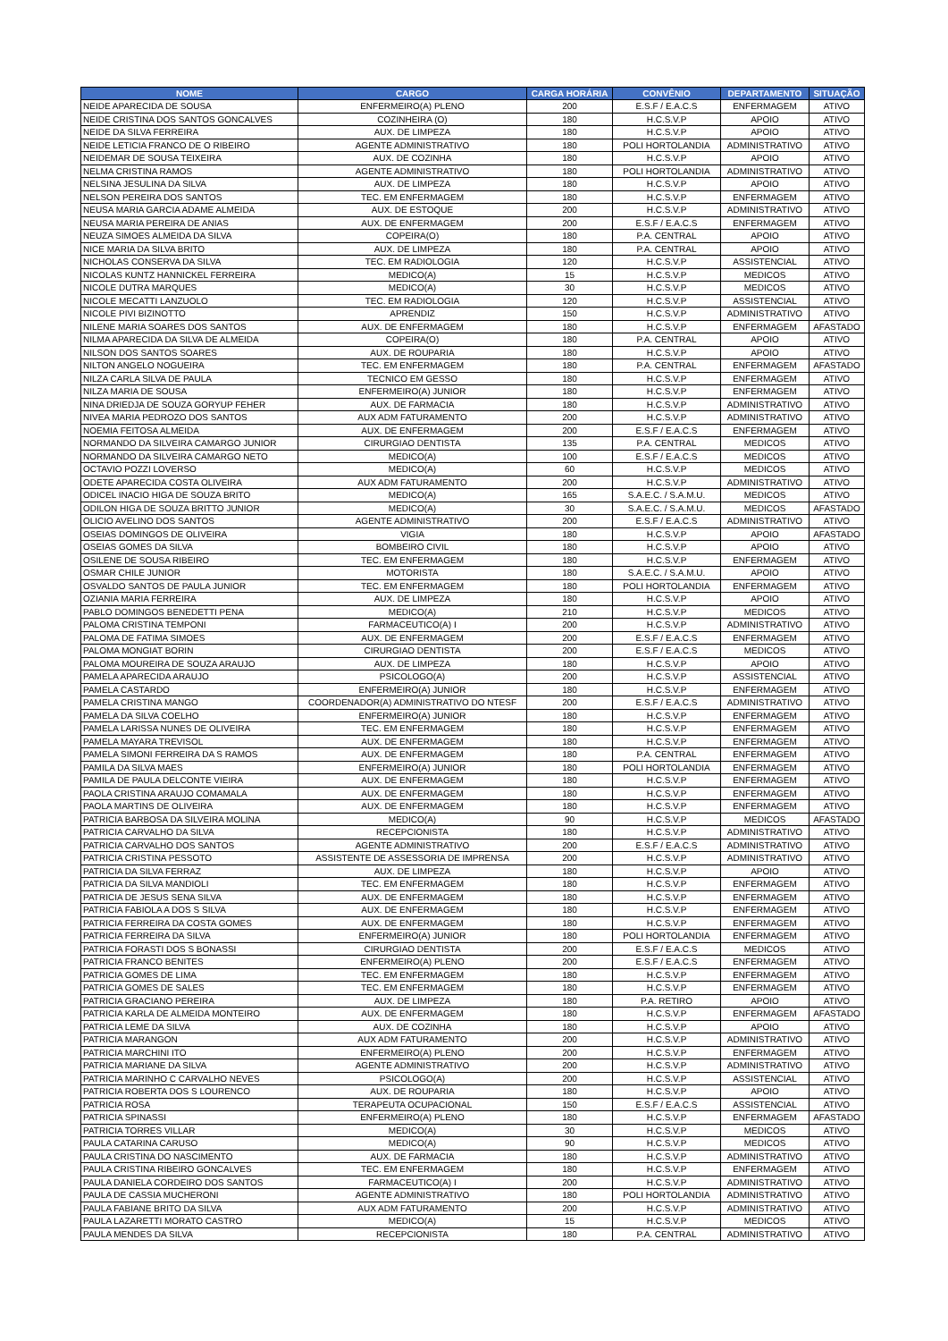| NOME | CARGO | CARGA HORÁRIA | CONVÊNIO | DEPARTAMENTO | SITUAÇÃO |
| --- | --- | --- | --- | --- | --- |
| NEIDE APARECIDA DE SOUSA | ENFERMEIRO(A) PLENO | 200 | E.S.F / E.A.C.S | ENFERMAGEM | ATIVO |
| NEIDE CRISTINA DOS SANTOS GONCALVES | COZINHEIRA (O) | 180 | H.C.S.V.P | APOIO | ATIVO |
| NEIDE DA SILVA FERREIRA | AUX. DE LIMPEZA | 180 | H.C.S.V.P | APOIO | ATIVO |
| NEIDE LETICIA FRANCO DE O RIBEIRO | AGENTE ADMINISTRATIVO | 180 | POLI HORTOLANDIA | ADMINISTRATIVO | ATIVO |
| NEIDEMAR DE SOUSA TEIXEIRA | AUX. DE COZINHA | 180 | H.C.S.V.P | APOIO | ATIVO |
| NELMA CRISTINA RAMOS | AGENTE ADMINISTRATIVO | 180 | POLI HORTOLANDIA | ADMINISTRATIVO | ATIVO |
| NELSINA JESULINA DA SILVA | AUX. DE LIMPEZA | 180 | H.C.S.V.P | APOIO | ATIVO |
| NELSON PEREIRA DOS SANTOS | TEC. EM ENFERMAGEM | 180 | H.C.S.V.P | ENFERMAGEM | ATIVO |
| NEUSA MARIA GARCIA ADAME ALMEIDA | AUX. DE ESTOQUE | 200 | H.C.S.V.P | ADMINISTRATIVO | ATIVO |
| NEUSA MARIA PEREIRA DE ANIAS | AUX. DE ENFERMAGEM | 200 | E.S.F / E.A.C.S | ENFERMAGEM | ATIVO |
| NEUZA SIMOES ALMEIDA DA SILVA | COPEIRA(O) | 180 | P.A. CENTRAL | APOIO | ATIVO |
| NICE MARIA DA SILVA BRITO | AUX. DE LIMPEZA | 180 | P.A. CENTRAL | APOIO | ATIVO |
| NICHOLAS CONSERVA DA SILVA | TEC. EM RADIOLOGIA | 120 | H.C.S.V.P | ASSISTENCIAL | ATIVO |
| NICOLAS KUNTZ HANNICKEL FERREIRA | MEDICO(A) | 15 | H.C.S.V.P | MEDICOS | ATIVO |
| NICOLE DUTRA MARQUES | MEDICO(A) | 30 | H.C.S.V.P | MEDICOS | ATIVO |
| NICOLE MECATTI LANZUOLO | TEC. EM RADIOLOGIA | 120 | H.C.S.V.P | ASSISTENCIAL | ATIVO |
| NICOLE PIVI BIZINOTTO | APRENDIZ | 150 | H.C.S.V.P | ADMINISTRATIVO | ATIVO |
| NILENE MARIA SOARES DOS SANTOS | AUX. DE ENFERMAGEM | 180 | H.C.S.V.P | ENFERMAGEM | AFASTADO |
| NILMA APARECIDA DA SILVA DE ALMEIDA | COPEIRA(O) | 180 | P.A. CENTRAL | APOIO | ATIVO |
| NILSON DOS SANTOS SOARES | AUX. DE ROUPARIA | 180 | H.C.S.V.P | APOIO | ATIVO |
| NILTON ANGELO NOGUEIRA | TEC. EM ENFERMAGEM | 180 | P.A. CENTRAL | ENFERMAGEM | AFASTADO |
| NILZA CARLA SILVA DE PAULA | TECNICO EM GESSO | 180 | H.C.S.V.P | ENFERMAGEM | ATIVO |
| NILZA MARIA DE SOUSA | ENFERMEIRO(A) JUNIOR | 180 | H.C.S.V.P | ENFERMAGEM | ATIVO |
| NINA DRIEDJA DE SOUZA GORYUP FEHER | AUX. DE FARMACIA | 180 | H.C.S.V.P | ADMINISTRATIVO | ATIVO |
| NIVEA MARIA PEDROZO DOS SANTOS | AUX ADM FATURAMENTO | 200 | H.C.S.V.P | ADMINISTRATIVO | ATIVO |
| NOEMIA FEITOSA ALMEIDA | AUX. DE ENFERMAGEM | 200 | E.S.F / E.A.C.S | ENFERMAGEM | ATIVO |
| NORMANDO DA SILVEIRA CAMARGO JUNIOR | CIRURGIAO DENTISTA | 135 | P.A. CENTRAL | MEDICOS | ATIVO |
| NORMANDO DA SILVEIRA CAMARGO NETO | MEDICO(A) | 100 | E.S.F / E.A.C.S | MEDICOS | ATIVO |
| OCTAVIO POZZI LOVERSO | MEDICO(A) | 60 | H.C.S.V.P | MEDICOS | ATIVO |
| ODETE APARECIDA COSTA OLIVEIRA | AUX ADM FATURAMENTO | 200 | H.C.S.V.P | ADMINISTRATIVO | ATIVO |
| ODICEL INACIO HIGA DE SOUZA BRITO | MEDICO(A) | 165 | S.A.E.C. / S.A.M.U. | MEDICOS | ATIVO |
| ODILON HIGA DE SOUZA BRITTO JUNIOR | MEDICO(A) | 30 | S.A.E.C. / S.A.M.U. | MEDICOS | AFASTADO |
| OLICIO AVELINO DOS SANTOS | AGENTE ADMINISTRATIVO | 200 | E.S.F / E.A.C.S | ADMINISTRATIVO | ATIVO |
| OSEIAS DOMINGOS DE OLIVEIRA | VIGIA | 180 | H.C.S.V.P | APOIO | AFASTADO |
| OSEIAS GOMES DA SILVA | BOMBEIRO CIVIL | 180 | H.C.S.V.P | APOIO | ATIVO |
| OSILENE DE SOUSA RIBEIRO | TEC. EM ENFERMAGEM | 180 | H.C.S.V.P | ENFERMAGEM | ATIVO |
| OSMAR CHILE JUNIOR | MOTORISTA | 180 | S.A.E.C. / S.A.M.U. | APOIO | ATIVO |
| OSVALDO SANTOS DE PAULA JUNIOR | TEC. EM ENFERMAGEM | 180 | POLI HORTOLANDIA | ENFERMAGEM | ATIVO |
| OZIANIA MARIA FERREIRA | AUX. DE LIMPEZA | 180 | H.C.S.V.P | APOIO | ATIVO |
| PABLO DOMINGOS BENEDETTI PENA | MEDICO(A) | 210 | H.C.S.V.P | MEDICOS | ATIVO |
| PALOMA CRISTINA TEMPONI | FARMACEUTICO(A) I | 200 | H.C.S.V.P | ADMINISTRATIVO | ATIVO |
| PALOMA DE FATIMA SIMOES | AUX. DE ENFERMAGEM | 200 | E.S.F / E.A.C.S | ENFERMAGEM | ATIVO |
| PALOMA MONGIAT BORIN | CIRURGIAO DENTISTA | 200 | E.S.F / E.A.C.S | MEDICOS | ATIVO |
| PALOMA MOUREIRA DE SOUZA ARAUJO | AUX. DE LIMPEZA | 180 | H.C.S.V.P | APOIO | ATIVO |
| PAMELA APARECIDA ARAUJO | PSICOLOGO(A) | 200 | H.C.S.V.P | ASSISTENCIAL | ATIVO |
| PAMELA CASTARDO | ENFERMEIRO(A) JUNIOR | 180 | H.C.S.V.P | ENFERMAGEM | ATIVO |
| PAMELA CRISTINA MANGO | COORDENADOR(A) ADMINISTRATIVO DO NTESF | 200 | E.S.F / E.A.C.S | ADMINISTRATIVO | ATIVO |
| PAMELA DA SILVA COELHO | ENFERMEIRO(A) JUNIOR | 180 | H.C.S.V.P | ENFERMAGEM | ATIVO |
| PAMELA LARISSA NUNES DE OLIVEIRA | TEC. EM ENFERMAGEM | 180 | H.C.S.V.P | ENFERMAGEM | ATIVO |
| PAMELA MAYARA TREVISOL | AUX. DE ENFERMAGEM | 180 | H.C.S.V.P | ENFERMAGEM | ATIVO |
| PAMELA SIMONI FERREIRA DA S RAMOS | AUX. DE ENFERMAGEM | 180 | P.A. CENTRAL | ENFERMAGEM | ATIVO |
| PAMILA DA SILVA MAES | ENFERMEIRO(A) JUNIOR | 180 | POLI HORTOLANDIA | ENFERMAGEM | ATIVO |
| PAMILA DE PAULA DELCONTE VIEIRA | AUX. DE ENFERMAGEM | 180 | H.C.S.V.P | ENFERMAGEM | ATIVO |
| PAOLA CRISTINA ARAUJO COMAMALA | AUX. DE ENFERMAGEM | 180 | H.C.S.V.P | ENFERMAGEM | ATIVO |
| PAOLA MARTINS DE OLIVEIRA | AUX. DE ENFERMAGEM | 180 | H.C.S.V.P | ENFERMAGEM | ATIVO |
| PATRICIA BARBOSA DA SILVEIRA MOLINA | MEDICO(A) | 90 | H.C.S.V.P | MEDICOS | AFASTADO |
| PATRICIA CARVALHO DA SILVA | RECEPCIONISTA | 180 | H.C.S.V.P | ADMINISTRATIVO | ATIVO |
| PATRICIA CARVALHO DOS SANTOS | AGENTE ADMINISTRATIVO | 200 | E.S.F / E.A.C.S | ADMINISTRATIVO | ATIVO |
| PATRICIA CRISTINA PESSOTO | ASSISTENTE DE ASSESSORIA DE IMPRENSA | 200 | H.C.S.V.P | ADMINISTRATIVO | ATIVO |
| PATRICIA DA SILVA FERRAZ | AUX. DE LIMPEZA | 180 | H.C.S.V.P | APOIO | ATIVO |
| PATRICIA DA SILVA MANDIOLI | TEC. EM ENFERMAGEM | 180 | H.C.S.V.P | ENFERMAGEM | ATIVO |
| PATRICIA DE JESUS SENA SILVA | AUX. DE ENFERMAGEM | 180 | H.C.S.V.P | ENFERMAGEM | ATIVO |
| PATRICIA FABIOLA A DOS S SILVA | AUX. DE ENFERMAGEM | 180 | H.C.S.V.P | ENFERMAGEM | ATIVO |
| PATRICIA FERREIRA DA COSTA GOMES | AUX. DE ENFERMAGEM | 180 | H.C.S.V.P | ENFERMAGEM | ATIVO |
| PATRICIA FERREIRA DA SILVA | ENFERMEIRO(A) JUNIOR | 180 | POLI HORTOLANDIA | ENFERMAGEM | ATIVO |
| PATRICIA FORASTI DOS S BONASSI | CIRURGIAO DENTISTA | 200 | E.S.F / E.A.C.S | MEDICOS | ATIVO |
| PATRICIA FRANCO BENITES | ENFERMEIRO(A) PLENO | 200 | E.S.F / E.A.C.S | ENFERMAGEM | ATIVO |
| PATRICIA GOMES DE LIMA | TEC. EM ENFERMAGEM | 180 | H.C.S.V.P | ENFERMAGEM | ATIVO |
| PATRICIA GOMES DE SALES | TEC. EM ENFERMAGEM | 180 | H.C.S.V.P | ENFERMAGEM | ATIVO |
| PATRICIA GRACIANO PEREIRA | AUX. DE LIMPEZA | 180 | P.A. RETIRO | APOIO | ATIVO |
| PATRICIA KARLA DE ALMEIDA MONTEIRO | AUX. DE ENFERMAGEM | 180 | H.C.S.V.P | ENFERMAGEM | AFASTADO |
| PATRICIA LEME DA SILVA | AUX. DE COZINHA | 180 | H.C.S.V.P | APOIO | ATIVO |
| PATRICIA MARANGON | AUX ADM FATURAMENTO | 200 | H.C.S.V.P | ADMINISTRATIVO | ATIVO |
| PATRICIA MARCHINI ITO | ENFERMEIRO(A) PLENO | 200 | H.C.S.V.P | ENFERMAGEM | ATIVO |
| PATRICIA MARIANE DA SILVA | AGENTE ADMINISTRATIVO | 200 | H.C.S.V.P | ADMINISTRATIVO | ATIVO |
| PATRICIA MARINHO C CARVALHO NEVES | PSICOLOGO(A) | 200 | H.C.S.V.P | ASSISTENCIAL | ATIVO |
| PATRICIA ROBERTA DOS S LOURENCO | AUX. DE ROUPARIA | 180 | H.C.S.V.P | APOIO | ATIVO |
| PATRICIA ROSA | TERAPEUTA OCUPACIONAL | 150 | E.S.F / E.A.C.S | ASSISTENCIAL | ATIVO |
| PATRICIA SPINASSI | ENFERMEIRO(A) PLENO | 180 | H.C.S.V.P | ENFERMAGEM | AFASTADO |
| PATRICIA TORRES VILLAR | MEDICO(A) | 30 | H.C.S.V.P | MEDICOS | ATIVO |
| PAULA CATARINA CARUSO | MEDICO(A) | 90 | H.C.S.V.P | MEDICOS | ATIVO |
| PAULA CRISTINA DO NASCIMENTO | AUX. DE FARMACIA | 180 | H.C.S.V.P | ADMINISTRATIVO | ATIVO |
| PAULA CRISTINA RIBEIRO GONCALVES | TEC. EM ENFERMAGEM | 180 | H.C.S.V.P | ENFERMAGEM | ATIVO |
| PAULA DANIELA CORDEIRO DOS SANTOS | FARMACEUTICO(A) I | 200 | H.C.S.V.P | ADMINISTRATIVO | ATIVO |
| PAULA DE CASSIA MUCHERONI | AGENTE ADMINISTRATIVO | 180 | POLI HORTOLANDIA | ADMINISTRATIVO | ATIVO |
| PAULA FABIANE BRITO DA SILVA | AUX ADM FATURAMENTO | 200 | H.C.S.V.P | ADMINISTRATIVO | ATIVO |
| PAULA LAZARETTI MORATO CASTRO | MEDICO(A) | 15 | H.C.S.V.P | MEDICOS | ATIVO |
| PAULA MENDES DA SILVA | RECEPCIONISTA | 180 | P.A. CENTRAL | ADMINISTRATIVO | ATIVO |